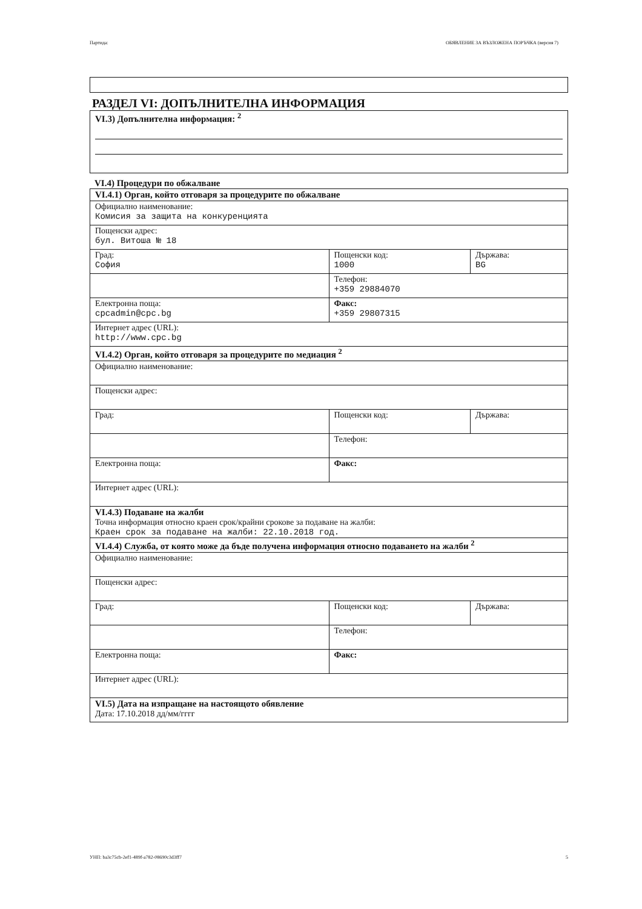Партида: ОБЯВЛЕНИЕ ЗА ВЪЗЛОЖЕНА ПОРЪЧКА (версия 7)
РАЗДЕЛ VI: ДОПЪЛНИТЕЛНА ИНФОРМАЦИЯ
| VI.3) Допълнителна информация: <sup>2</sup> |
VI.4) Процедури по обжалване
| VI.4.1) Орган, който отговаря за процедурите по обжалване | | |
| Официално наименование: Комисия за защита на конкуренцията | | |
| Пощенски адрес: бул. Витоша № 18 | | |
| Град: София | Пощенски код: 1000 | Държава: BG |
| | Телефон: +359 29884070 | |
| Електронна поща: cpcadmin@cpc.bg | Факс: +359 29807315 | |
| Интернет адрес (URL): http://www.cpc.bg | | |
| VI.4.2) Орган, който отговаря за процедурите по медиация <sup>2</sup> | | |
| Официално наименование: | | |
| Пощенски адрес: | | |
| Град: | Пощенски код: | Държава: |
| | Телефон: | |
| Електронна поща: | Факс: | |
| Интернет адрес (URL): | | |
| VI.4.3) Подаване на жалби Точна информация относно краен срок/крайни срокове за подаване на жалби: Краен срок за подаване на жалби: 22.10.2018 год. | | |
| VI.4.4) Служба, от която може да бъде получена информация относно подаването на жалби <sup>2</sup> | | |
| Официално наименование: | | |
| Пощенски адрес: | | |
| Град: | Пощенски код: | Държава: |
| | Телефон: | |
| Електронна поща: | Факс: | |
| Интернет адрес (URL): | | |
| VI.5) Дата на изпращане на настоящото обявление Дата: 17.10.2018 дд/мм/гггг | | |
УНП: ba3c75cb-2ef1-489f-a782-08690c3d3ff7 5